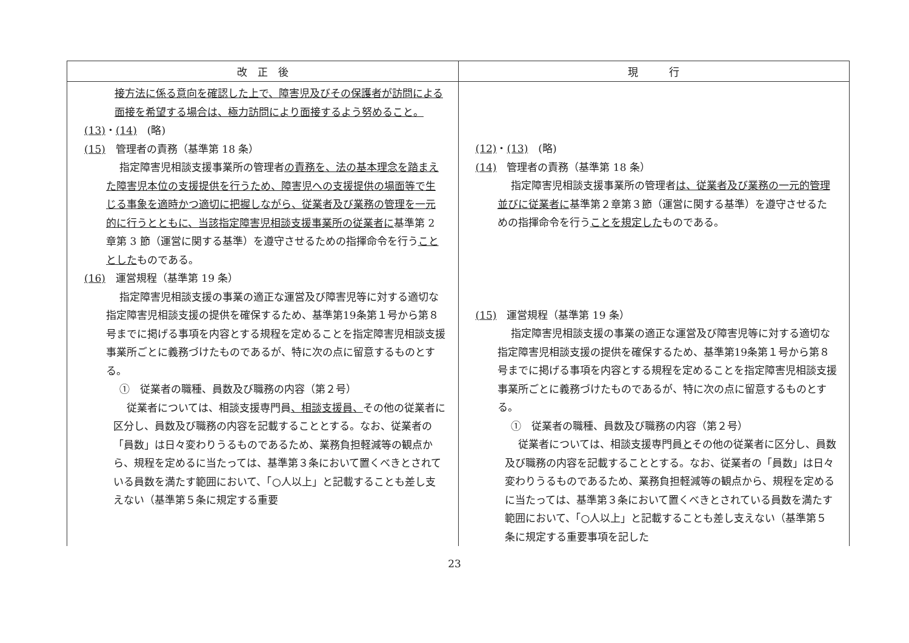| 改 正 後 | 現 行 |
| --- | --- |
| 接方法に係る意向を確認した上で、障害児及びその保護者が訪問による面接を希望する場合は、極力訪問により面接するよう努めること。 (13) ・ (14) (略) (15) 管理者の責務（基準第 18 条） 指定障害児相談支援事業所の管理者 の責務を、法の基本理念を踏まえた障害児本位の支援提供を行うため、障害児への支援提供の場面等で生じる事象を適時かつ適切に把握しながら、従業者及び業務の管理を一元的に行うとともに、当該指定障害児相談支援事業所の従業者に 基準第 2 章第 3 節（運営に関する基準）を遵守させるための指揮命令を行う こととした ものである。 (16) 運営規程（基準第 19 条） 指定障害児相談支援の事業の適正な運営及び障害児等に対する適切な指定障害児相談支援の提供を確保するため、基準第19条第１号から第８号までに掲げる事項を内容とする規程を定めることを指定障害児相談支援事業所ごとに義務づけたものであるが、特に次の点に留意するものとする。 ① 従業者の職種、員数及び職務の内容（第２号） 従業者については、相談支援専門員 、相談支援員、 その他の従業者に区分し、員数及び職務の内容を記載することとする。なお、従業者の「員数」は日々変わりうるものであるため、業務負担軽減等の観点から、規程を定めるに当たっては、基準第３条において置くべきとされている員数を満たす範囲において、「○人以上」と記載することも差し支えない（基準第５条に規定する重要 | (12) ・ (13) (略) (14) 管理者の責務（基準第 18 条） 指定障害児相談支援事業所の管理者 は、従業者及び業務の一元的管理並びに従業者に 基準第２章第３節（運営に関する基準）を遵守させるための指揮命令を行う ことを規定した ものである。 (15) 運営規程（基準第 19 条） 指定障害児相談支援の事業の適正な運営及び障害児等に対する適切な指定障害児相談支援の提供を確保するため、基準第19条第１号から第８号までに掲げる事項を内容とする規程を定めることを指定障害児相談支援事業所ごとに義務づけたものであるが、特に次の点に留意するものとする。 ① 従業者の職種、員数及び職務の内容（第２号） 従業者については、相談支援専門員 と その他の従業者に区分し、員数及び職務の内容を記載することとする。なお、従業者の「員数」は日々変わりうるものであるため、業務負担軽減等の観点から、規程を定めるに当たっては、基準第３条において置くべきとされている員数を満たす範囲において、「○人以上」と記載することも差し支えない（基準第５条に規定する重要事項を記した |
23